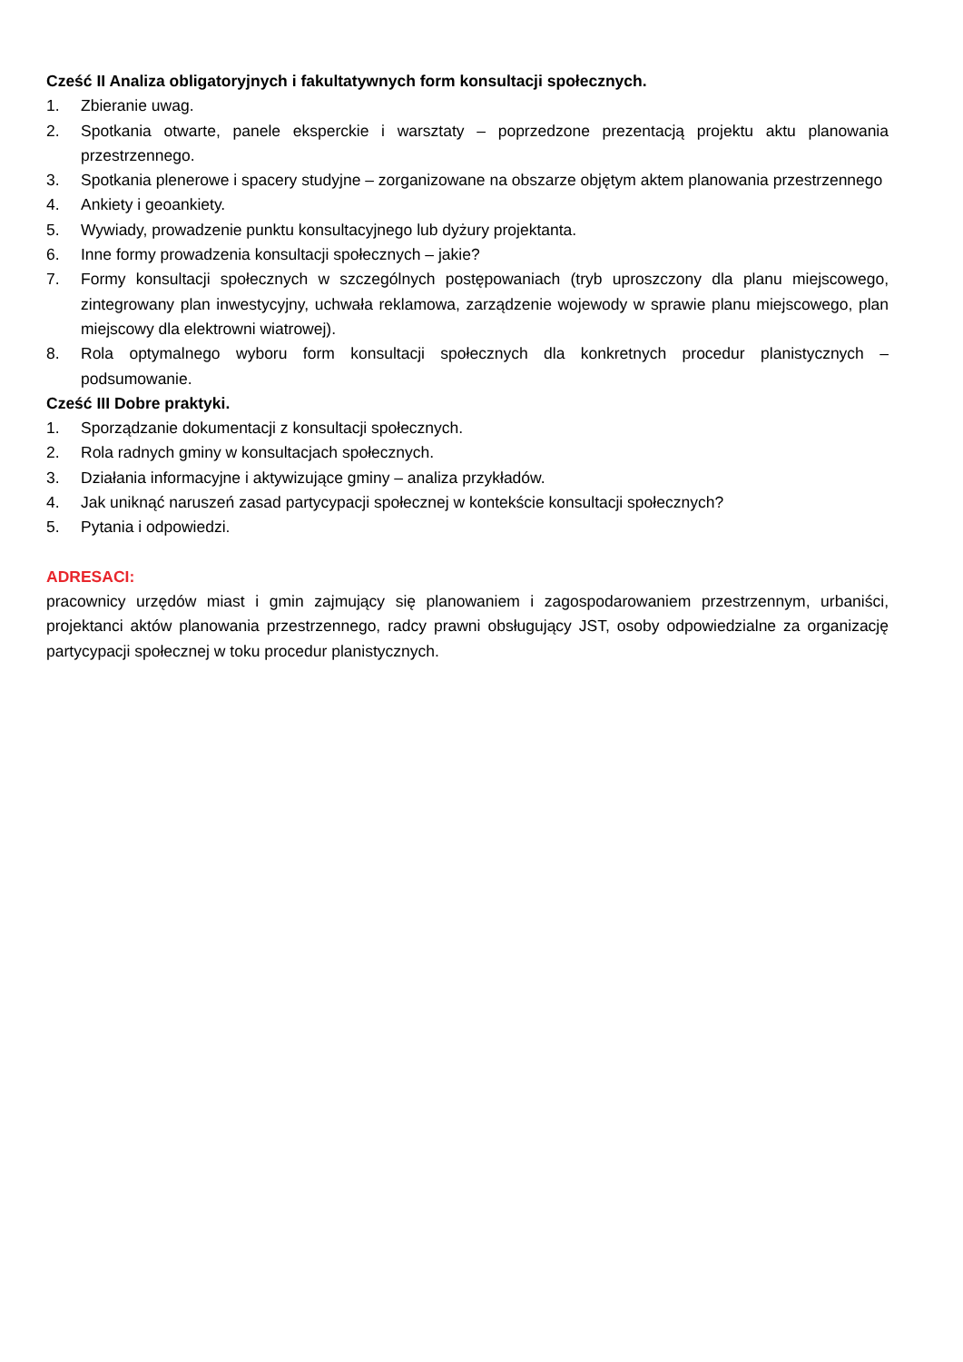Cześć II Analiza obligatoryjnych i fakultatywnych form konsultacji społecznych.
1. Zbieranie uwag.
2. Spotkania otwarte, panele eksperckie i warsztaty – poprzedzone prezentacją projektu aktu planowania przestrzennego.
3. Spotkania plenerowe i spacery studyjne – zorganizowane na obszarze objętym aktem planowania przestrzennego
4. Ankiety i geoankiety.
5. Wywiady, prowadzenie punktu konsultacyjnego lub dyżury projektanta.
6. Inne formy prowadzenia konsultacji społecznych – jakie?
7. Formy konsultacji społecznych w szczególnych postępowaniach (tryb uproszczony dla planu miejscowego, zintegrowany plan inwestycyjny, uchwała reklamowa, zarządzenie wojewody w sprawie planu miejscowego, plan miejscowy dla elektrowni wiatrowej).
8. Rola optymalnego wyboru form konsultacji społecznych dla konkretnych procedur planistycznych – podsumowanie.
Cześć III Dobre praktyki.
1. Sporządzanie dokumentacji z konsultacji społecznych.
2. Rola radnych gminy w konsultacjach społecznych.
3. Działania informacyjne i aktywizujące gminy – analiza przykładów.
4. Jak uniknąć naruszeń zasad partycypacji społecznej w kontekście konsultacji społecznych?
5. Pytania i odpowiedzi.
ADRESACI:
pracownicy urzędów miast i gmin zajmujący się planowaniem i zagospodarowaniem przestrzennym, urbaniści, projektanci aktów planowania przestrzennego, radcy prawni obsługujący JST, osoby odpowiedzialne za organizację partycypacji społecznej w toku procedur planistycznych.